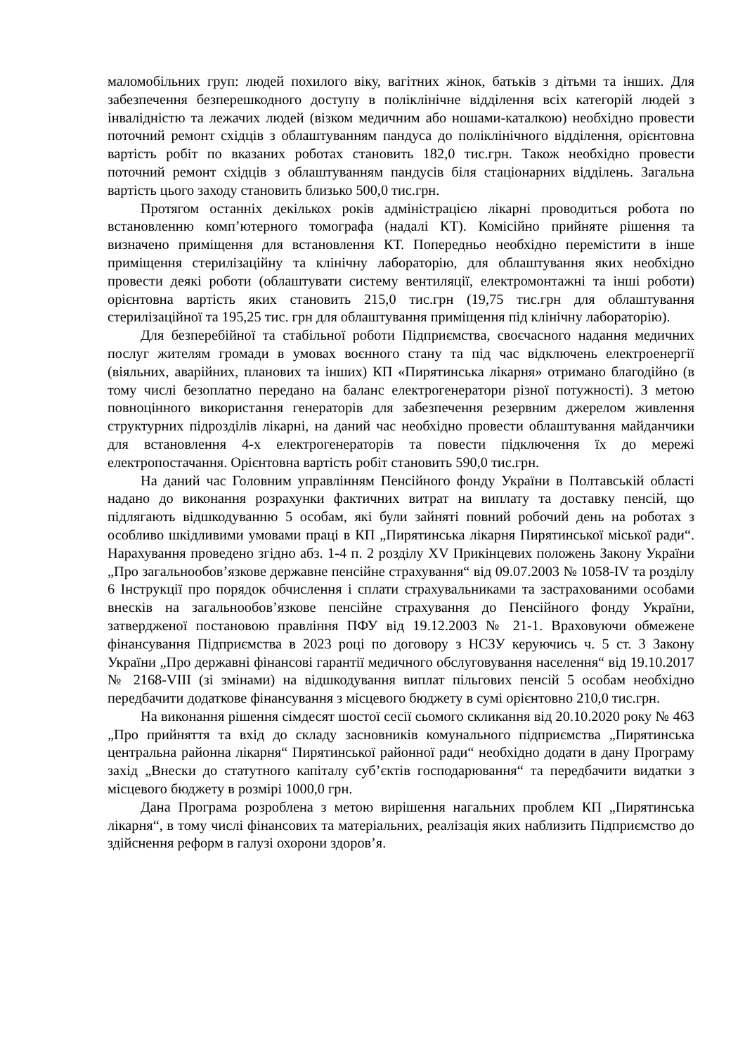маломобільних груп: людей похилого віку, вагітних жінок, батьків з дітьми та інших. Для забезпечення безперешкодного доступу в поліклінічне відділення всіх категорій людей з інвалідністю та лежачих людей (візком медичним або ношами-каталкою) необхідно провести поточний ремонт східців з облаштуванням пандуса до поліклінічного відділення, орієнтовна вартість робіт по вказаних роботах становить 182,0 тис.грн. Також необхідно провести поточний ремонт східців з облаштуванням пандусів біля стаціонарних відділень. Загальна вартість цього заходу становить близько 500,0 тис.грн.
Протягом останніх декількох років адміністрацією лікарні проводиться робота по встановленню комп’ютерного томографа (надалі КТ). Комісійно прийняте рішення та визначено приміщення для встановлення КТ. Попередньо необхідно перемістити в інше приміщення стерилізаційну та клінічну лабораторію, для облаштування яких необхідно провести деякі роботи (облаштувати систему вентиляції, електромонтажні та інші роботи) орієнтовна вартість яких становить 215,0 тис.грн (19,75 тис.грн для облаштування стерилізаційної та 195,25 тис. грн для облаштування приміщення під клінічну лабораторію).
Для безперебійної та стабільної роботи Підприємства, своєчасного надання медичних послуг жителям громади в умовах воєнного стану та під час відключень електроенергії (віяльних, аварійних, планових та інших) КП «Пирятинська лікарня» отримано благодійно (в тому числі безоплатно передано на баланс електрогенератори різної потужності). З метою повноцінного використання генераторів для забезпечення резервним джерелом живлення структурних підрозділів лікарні, на даний час необхідно провести облаштування майданчики для встановлення 4-х електрогенераторів та повести підключення їх до мережі електропостачання. Орієнтовна вартість робіт становить 590,0 тис.грн.
На даний час Головним управлінням Пенсійного фонду України в Полтавській області надано до виконання розрахунки фактичних витрат на виплату та доставку пенсій, що підлягають відшкодуванню 5 особам, які були зайняті повний робочий день на роботах з особливо шкідливими умовами праці в КП „Пирятинська лікарня Пирятинської міської ради“. Нарахування проведено згідно абз. 1-4 п. 2 розділу XV Прикінцевих положень Закону України „Про загальнообов’язкове державне пенсійне страхування“ від 09.07.2003 № 1058-IV та розділу 6 Інструкції про порядок обчислення і сплати страхувальниками та застрахованими особами внесків на загальнообов’язкове пенсійне страхування до Пенсійного фонду України, затвердженої постановою правління ПФУ від 19.12.2003 № 21-1. Враховуючи обмежене фінансування Підприємства в 2023 році по договору з НСЗУ керуючись ч. 5 ст. 3 Закону України „Про державні фінансові гарантії медичного обслуговування населення“ від 19.10.2017 № 2168-VIII (зі змінами) на відшкодування виплат пільгових пенсій 5 особам необхідно передбачити додаткове фінансування з місцевого бюджету в сумі орієнтовно 210,0 тис.грн.
На виконання рішення сімдесят шостої сесії сьомого скликання від 20.10.2020 року № 463 „Про прийняття та вхід до складу засновників комунального підприємства „Пирятинська центральна районна лікарня“ Пирятинської районної ради“ необхідно додати в дану Програму захід „Внески до статутного капіталу суб’єктів господарювання“ та передбачити видатки з місцевого бюджету в розмірі 1000,0 грн.
Дана Програма розроблена з метою вирішення нагальних проблем КП „Пирятинська лікарня“, в тому числі фінансових та матеріальних, реалізація яких наблизить Підприємство до здійснення реформ в галузі охорони здоров’я.